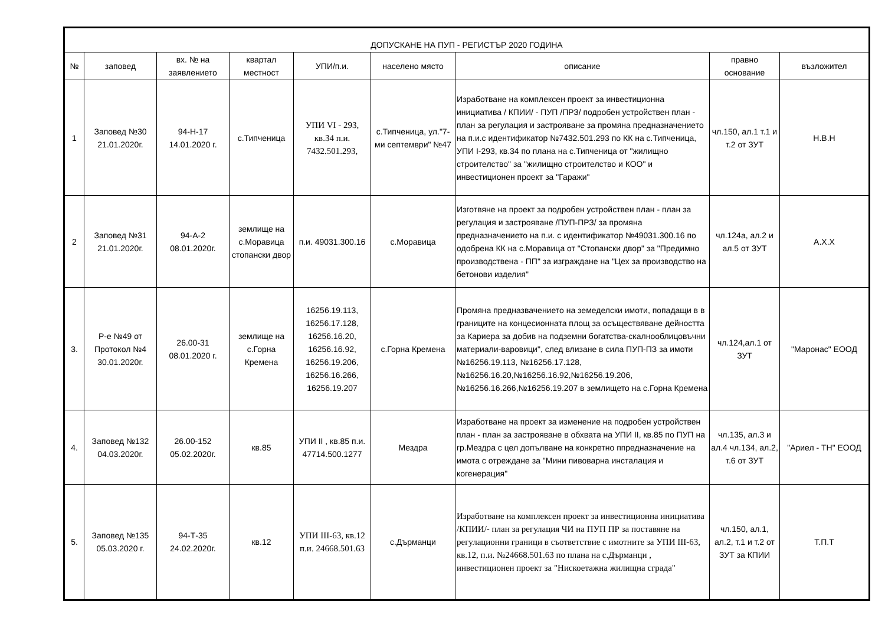| ДОПУСКАНЕ НА ПУП - РЕГИСТЪР 2020 ГОДИНА | | | | | | | | |
| --- | --- | --- | --- | --- | --- | --- | --- | --- |
| № | заповед | вх. № на заявлението | квартал местност | УПИ/п.и. | населено място | описание | правно основание | възложител |
| 1 | Заповед №30 21.01.2020г. | 94-Н-17 14.01.2020 г. | с.Типченица | УПИ VI - 293, кв.34 п.и. 7432.501.293, | с.Типченица, ул."7-ми септември" №47 | Изработване на комплексен проект за инвестиционна инициатива / КПИИ/ - ПУП /ПРЗ/ подробен устройствен план - план за регулация и застрояване за промяна предназначението на п.и.с идентификатор №7432.501.293 по КК на с.Типченица, УПИ I-293, кв.34 по плана на с.Типченица от "жилищно строителство" за "жилищно строителство и КОО" и инвестиционен проект за "Гаражи" | чл.150, ал.1 т.1 и т.2 от ЗУТ | Н.В.Н |
| 2 | Заповед №31 21.01.2020г. | 94-А-2 08.01.2020г. | землище на с.Моравица стопански двор | п.и. 49031.300.16 | с.Моравица | Изготвяне на проект за подробен устройствен план - план за регулация и застрояване /ПУП-ПРЗ/ за промяна предназначението на п.и. с идентификатор №49031.300.16 по одобрена КК на с.Моравица от "Стопански двор" за "Предимно производствена - ПП" за изграждане на "Цех за производство на бетонови изделия" | чл.124а, ал.2 и ал.5 от ЗУТ | А.Х.Х |
| 3. | Р-е №49 от Протокол №4 30.01.2020г. | 26.00-31 08.01.2020 г. | землище на с.Горна Кремена | 16256.19.113, 16256.17.128, 16256.16.20, 16256.16.92, 16256.19.206, 16256.16.266, 16256.19.207 | с.Горна Кремена | Промяна предназвачението на земеделски имоти, попадащи в в границите на концесионната площ за осъществяване дейността за Кариера за добив на подземни богатства-скалнооблицовъчни материали-варовици", след влизане в сила ПУП-ПЗ за имоти №16256.19.113, №16256.17.128, №16256.16.20,№16256.16.92,№16256.19.206, №16256.16.266,№16256.19.207 в землището на с.Горна Кремена | чл.124,ал.1 от ЗУТ | "Маронас" ЕООД |
| 4. | Заповед №132 04.03.2020г. | 26.00-152 05.02.2020г. | кв.85 | УПИ II , кв.85 п.и. 47714.500.1277 | Мездра | Изработване на проект за изменение на подробен устройствен план - план за застрояване в обхвата на УПИ II, кв.85 по ПУП на гр.Мездра с цел допълване на конкретно ппредназначение на имота с отреждане за "Мини пивоварна инсталация и когенерация" | чл.135, ал.3 и ал.4 чл.134, ал.2, т.6 от ЗУТ | "Ариел - ТН" ЕООД |
| 5. | Заповед №135 05.03.2020 г. | 94-Т-35 24.02.2020г. | кв.12 | УПИ III-63, кв.12 п.и. 24668.501.63 | с.Дърманци | Изработване на комплексен проект за инвестиционна инициатива /КПИИ/- план за регулация ЧИ на ПУП ПР за поставяне на регулационни граници в съответствие с имотните за УПИ III-63, кв.12, п.и. №24668.501.63 по плана на с.Дърманци , инвестиционен проект за "Нискоетажна жилищна сграда" | чл.150, ал.1, ал.2, т.1 и т.2 от ЗУТ за КПИИ | Т.П.Т |